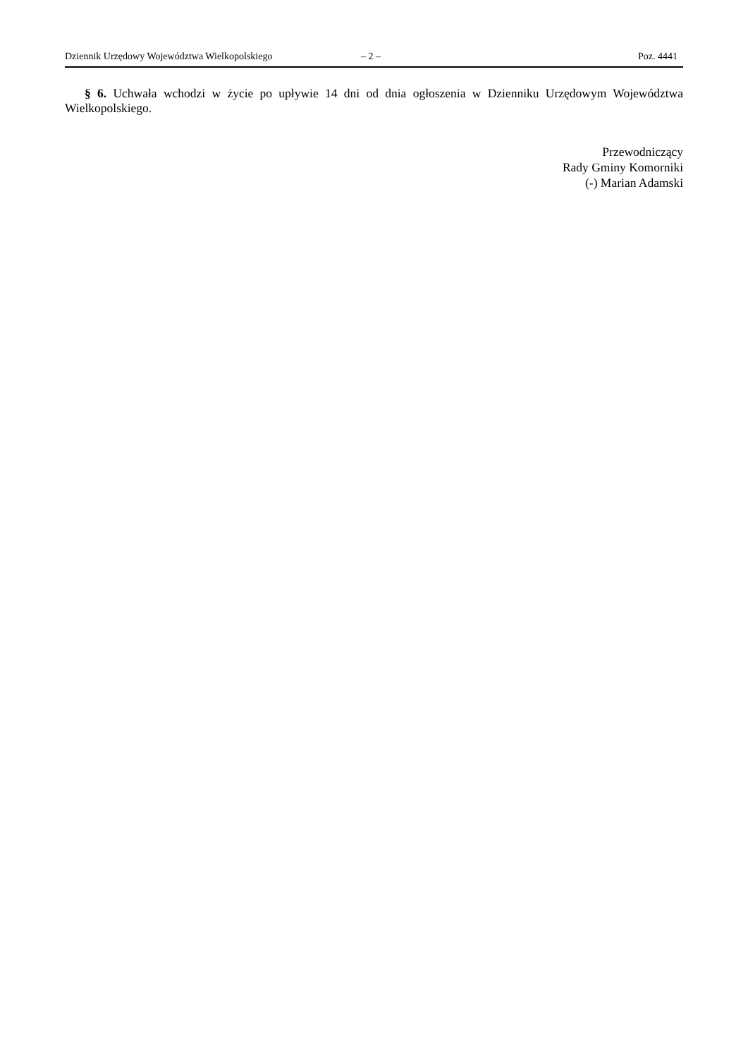Dziennik Urzędowy Województwa Wielkopolskiego – 2 – Poz. 4441
§ 6. Uchwała wchodzi w życie po upływie 14 dni od dnia ogłoszenia w Dzienniku Urzędowym Województwa Wielkopolskiego.
Przewodniczący
Rady Gminy Komorniki
(-) Marian Adamski